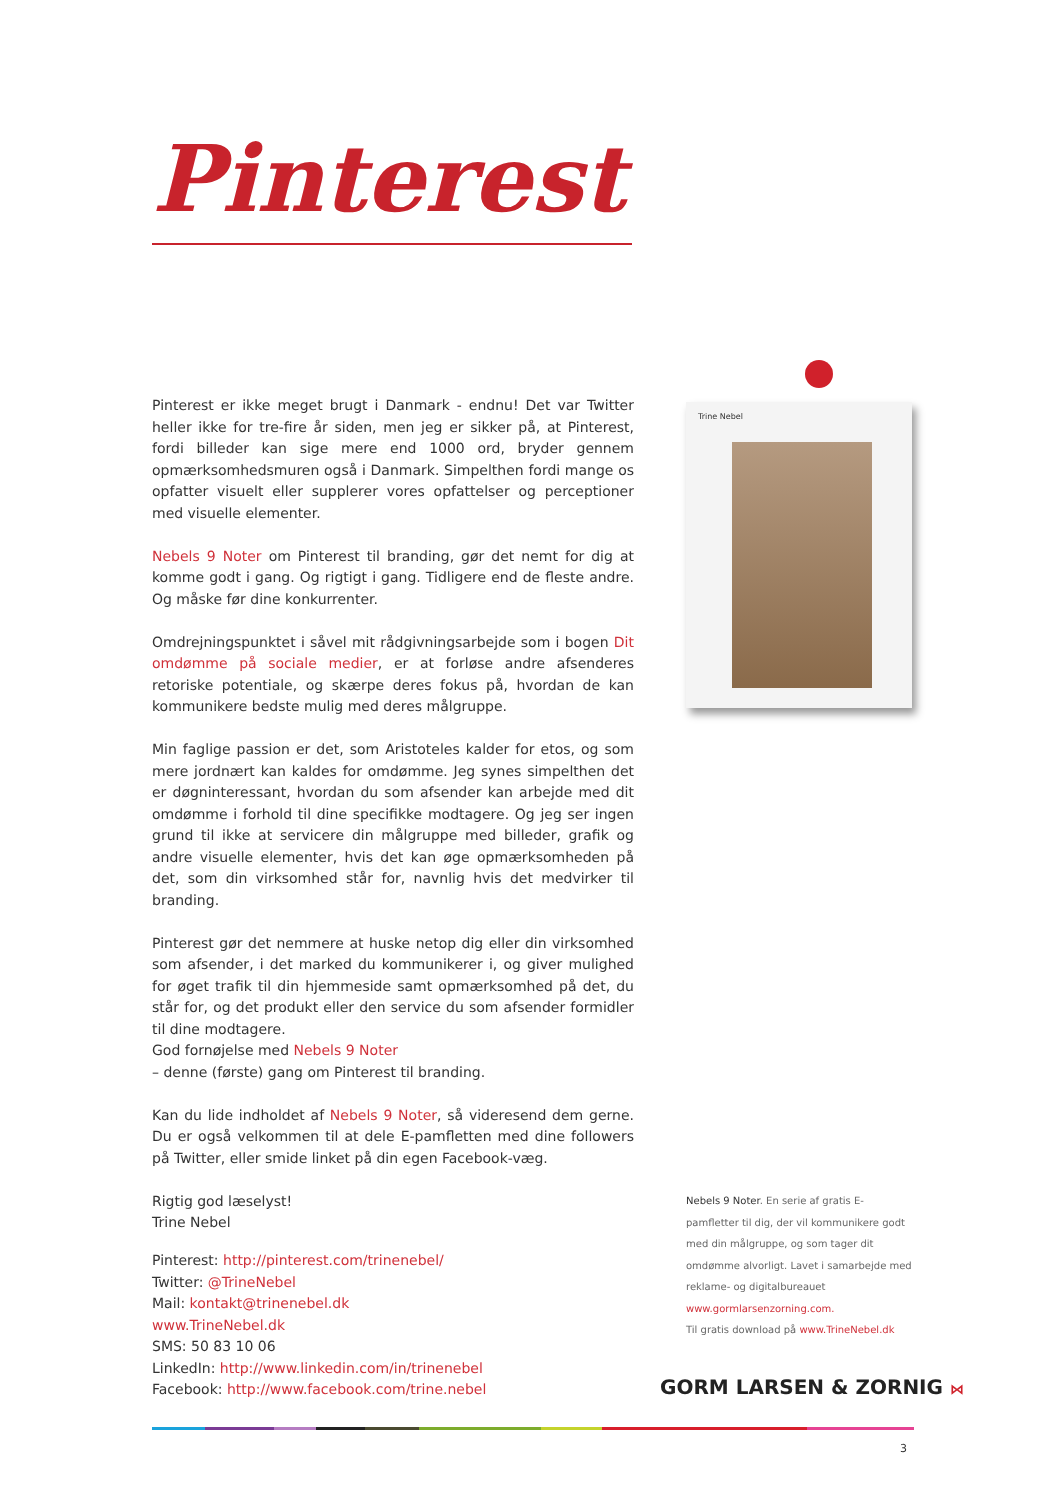Pinterest
Trine Nebel
Pinterest er ikke meget brugt i Danmark - endnu! Det var Twitter heller ikke for tre-fire år siden, men jeg er sikker på, at Pinterest, fordi billeder kan sige mere end 1000 ord, bryder gennem opmærksomhedsmuren også i Danmark. Simpelthen fordi mange os opfatter visuelt eller supplerer vores opfattelser og perceptioner med visuelle elementer.
Nebels 9 Noter om Pinterest til branding, gør det nemt for dig at komme godt i gang. Og rigtigt i gang. Tidligere end de fleste andre. Og måske før dine konkurrenter.
Omdrejningspunktet i såvel mit rådgivningsarbejde som i bogen Dit omdømme på sociale medier, er at forløse andre afsenderes retoriske potentiale, og skærpe deres fokus på, hvordan de kan kommunikere bedste mulig med deres målgruppe.
Min faglige passion er det, som Aristoteles kalder for etos, og som mere jordnært kan kaldes for omdømme. Jeg synes simpelthen det er døgninteressant, hvordan du som afsender kan arbejde med dit omdømme i forhold til dine specifikke modtagere. Og jeg ser ingen grund til ikke at servicere din målgruppe med billeder, grafik og andre visuelle elementer, hvis det kan øge opmærksomheden på det, som din virksomhed står for, navnlig hvis det medvirker til branding.
Pinterest gør det nemmere at huske netop dig eller din virksomhed som afsender, i det marked du kommunikerer i, og giver mulighed for øget trafik til din hjemmeside samt opmærksomhed på det, du står for, og det produkt eller den service du som afsender formidler til dine modtagere.
God fornøjelse med Nebels 9 Noter
– denne (første) gang om Pinterest til branding.
Kan du lide indholdet af Nebels 9 Noter, så videresend dem gerne. Du er også velkommen til at dele E-pamfletten med dine followers på Twitter, eller smide linket på din egen Facebook-væg.
Rigtig god læselyst!
Trine Nebel
Nebels 9 Noter. En serie af gratis E-pamfletter til dig, der vil kommunikere godt med din målgruppe, og som tager dit omdømme alvorligt. Lavet i samarbejde med reklame- og digitalbureauet www.gormlarsenzorning.com.
Til gratis download på www.TrineNebel.dk
Pinterest: http://pinterest.com/trinenebel/
Twitter: @TrineNebel
Mail: kontakt@trinenebel.dk
www.TrineNebel.dk
SMS: 50 83 10 06
LinkedIn: http://www.linkedin.com/in/trinenebel
Facebook: http://www.facebook.com/trine.nebel
GORM LARSEN & ZORNIG ⋈
3